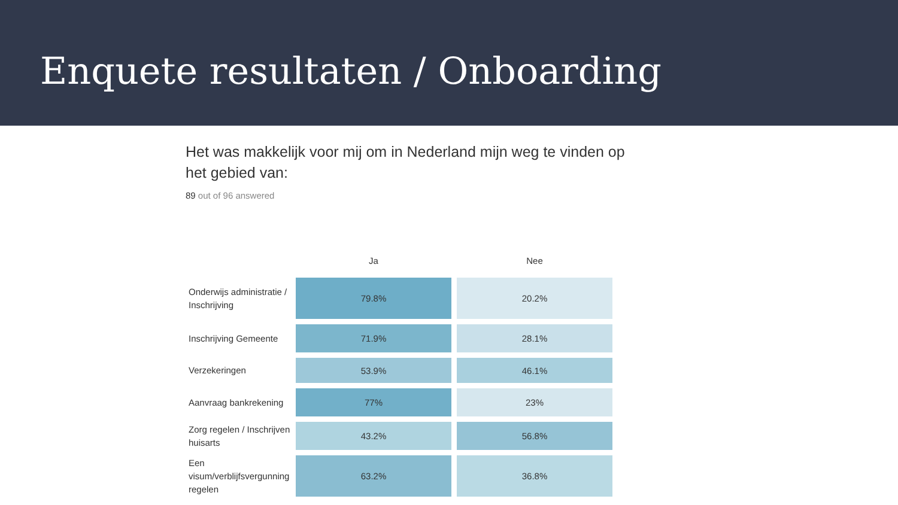Enquete resultaten / Onboarding
Het was makkelijk voor mij om in Nederland mijn weg te vinden op het gebied van:
89 out of 96 answered
| | Ja | Nee |
| --- | --- | --- |
| Onderwijs administratie / Inschrijving | 79.8% | 20.2% |
| Inschrijving Gemeente | 71.9% | 28.1% |
| Verzekeringen | 53.9% | 46.1% |
| Aanvraag bankrekening | 77% | 23% |
| Zorg regelen / Inschrijven huisarts | 43.2% | 56.8% |
| Een visum/verblijfsvergunning regelen | 63.2% | 36.8% |